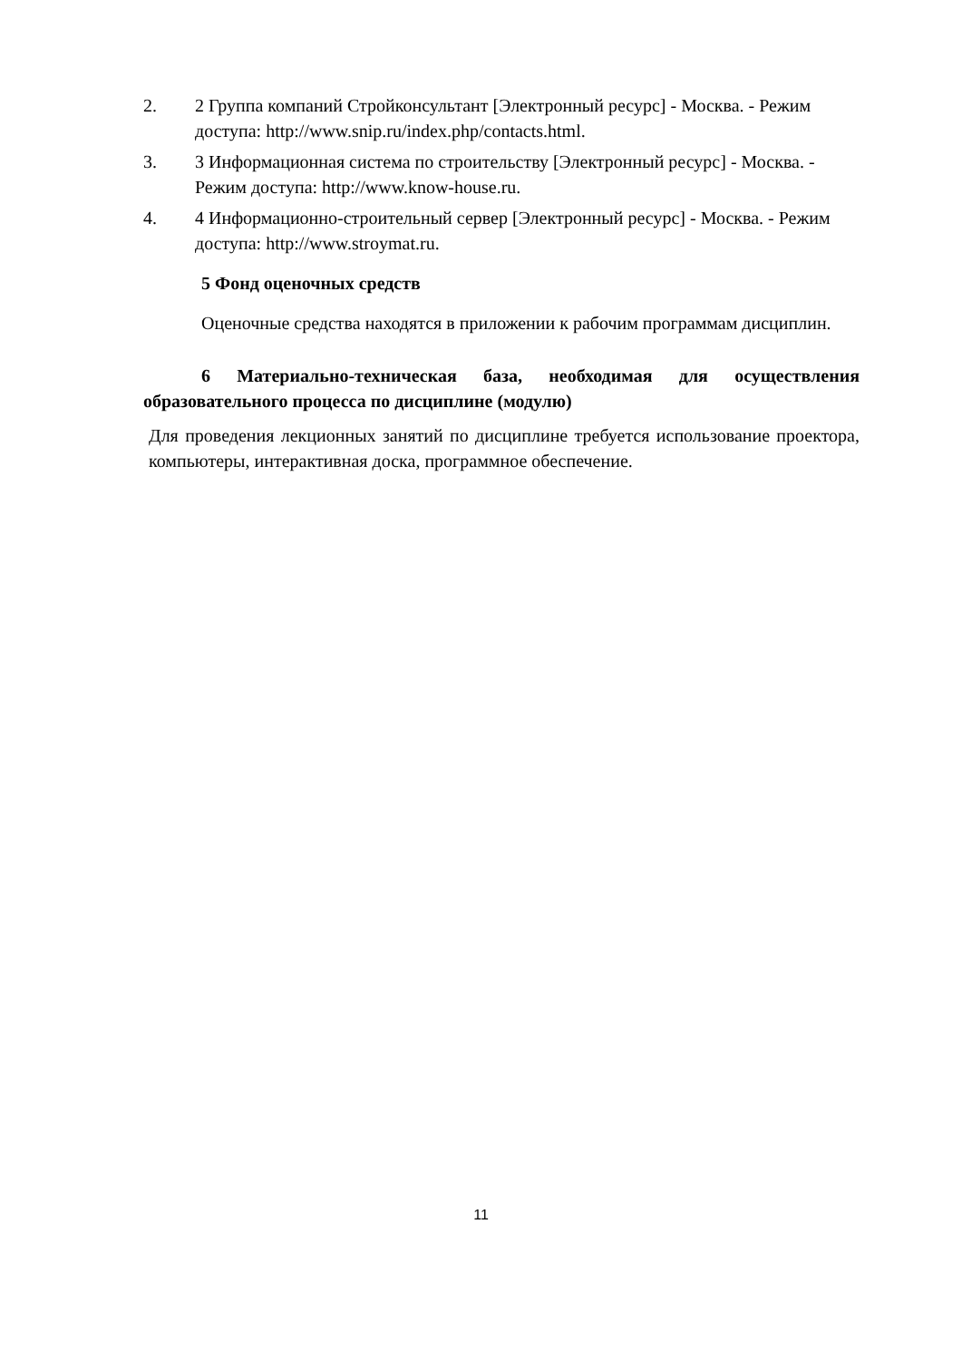2. 2 Группа компаний Стройконсультант [Электронный ресурс] - Москва. - Режим доступа: http://www.snip.ru/index.php/contacts.html.
3. 3 Информационная система по строительству [Электронный ресурс] - Москва. - Режим доступа: http://www.know-house.ru.
4. 4 Информационно-строительный сервер [Электронный ресурс] - Москва. - Режим доступа: http://www.stroymat.ru.
5 Фонд оценочных средств
Оценочные средства находятся в приложении к рабочим программам дисциплин.
6 Материально-техническая база, необходимая для осуществления образовательного процесса по дисциплине (модулю)
Для проведения лекционных занятий по дисциплине требуется использование проектора, компьютеры, интерактивная доска, программное обеспечение.
11